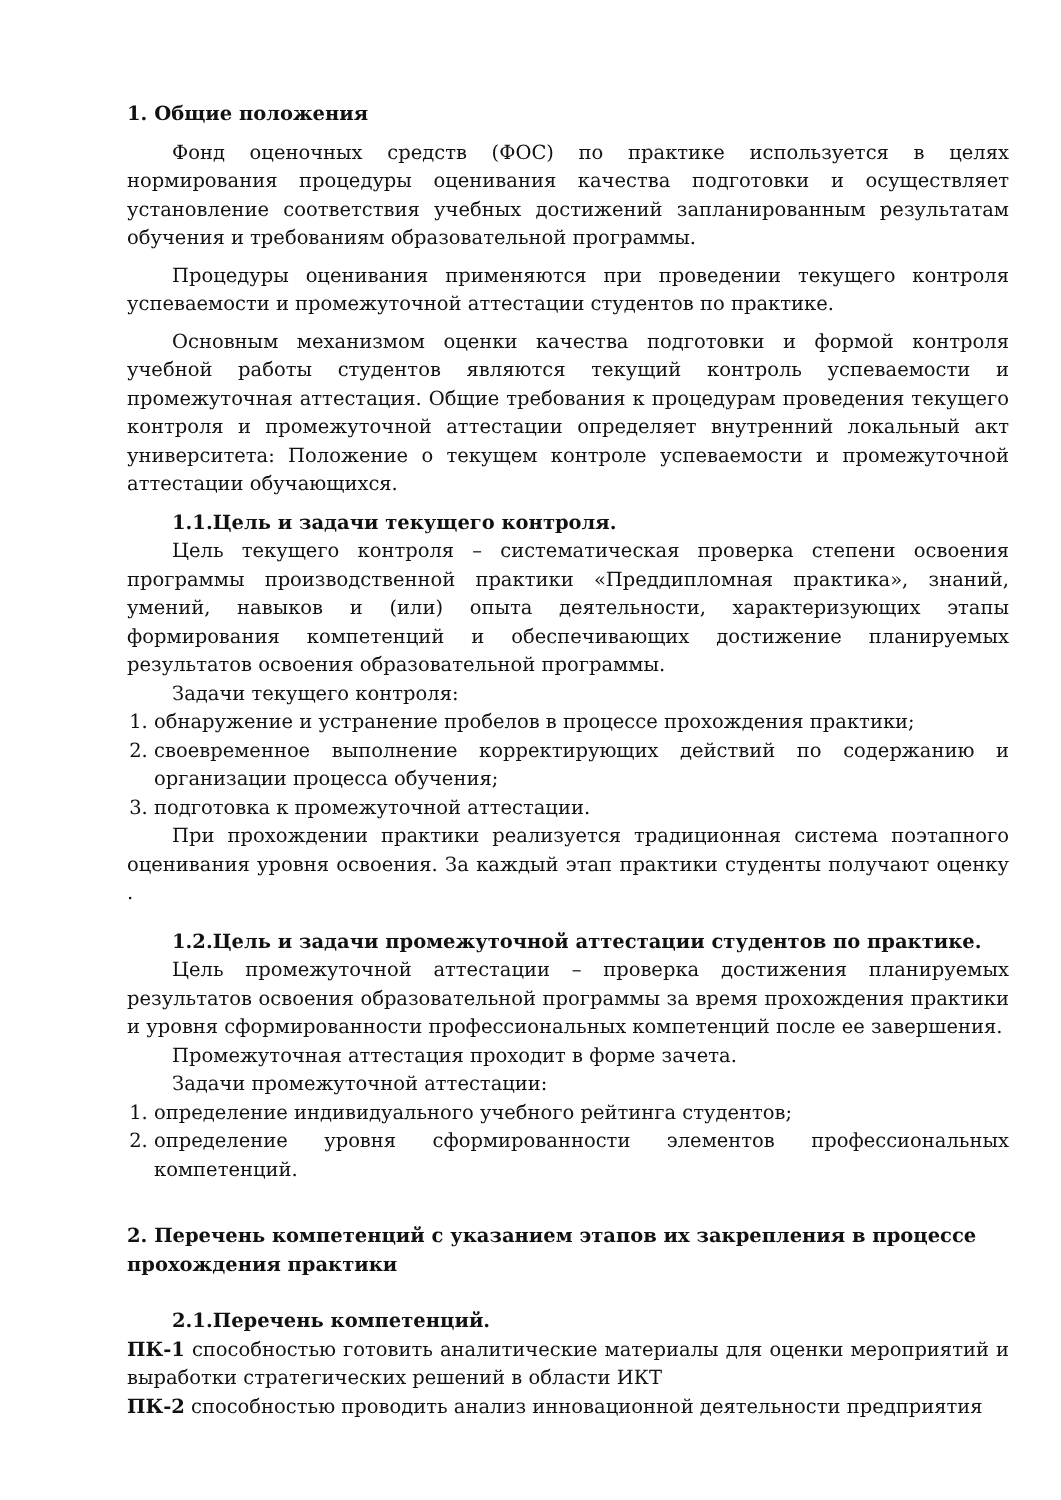1. Общие положения
Фонд оценочных средств (ФОС) по практике используется в целях нормирования процедуры оценивания качества подготовки и осуществляет установление соответствия учебных достижений запланированным результатам обучения и требованиям образовательной программы.
Процедуры оценивания применяются при проведении текущего контроля успеваемости и промежуточной аттестации студентов по практике.
Основным механизмом оценки качества подготовки и формой контроля учебной работы студентов являются текущий контроль успеваемости и промежуточная аттестация. Общие требования к процедурам проведения текущего контроля и промежуточной аттестации определяет внутренний локальный акт университета: Положение о текущем контроле успеваемости и промежуточной аттестации обучающихся.
1.1.Цель и задачи текущего контроля.
Цель текущего контроля – систематическая проверка степени освоения программы производственной практики «Преддипломная практика», знаний, умений, навыков и (или) опыта деятельности, характеризующих этапы формирования компетенций и обеспечивающих достижение планируемых результатов освоения образовательной программы.
Задачи текущего контроля:
1. обнаружение и устранение пробелов в процессе прохождения практики;
2. своевременное выполнение корректирующих действий по содержанию и организации процесса обучения;
3. подготовка к промежуточной аттестации.
При прохождении практики реализуется традиционная система поэтапного оценивания уровня освоения. За каждый этап практики студенты получают оценку .
1.2.Цель и задачи промежуточной аттестации студентов по практике.
Цель промежуточной аттестации – проверка достижения планируемых результатов освоения образовательной программы за время прохождения практики и уровня сформированности профессиональных компетенций после ее завершения.
Промежуточная аттестация проходит в форме зачета.
Задачи промежуточной аттестации:
1. определение индивидуального учебного рейтинга студентов;
2. определение уровня сформированности элементов профессиональных компетенций.
2. Перечень компетенций с указанием этапов их закрепления в процессе прохождения практики
2.1.Перечень компетенций.
ПК-1 способностью готовить аналитические материалы для оценки мероприятий и выработки стратегических решений в области ИКТ
ПК-2 способностью проводить анализ инновационной деятельности предприятия